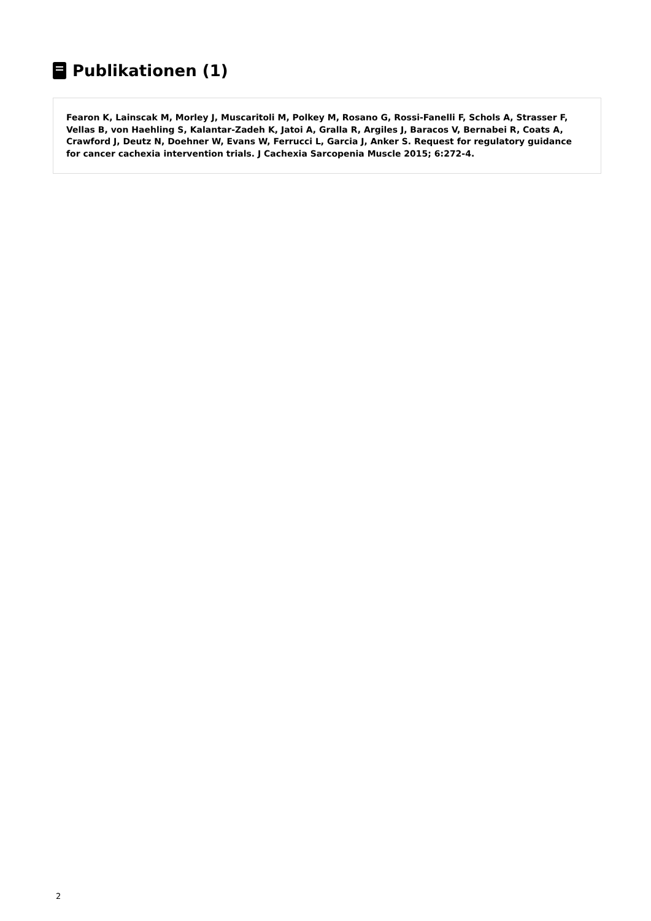Publikationen (1)
Fearon K, Lainscak M, Morley J, Muscaritoli M, Polkey M, Rosano G, Rossi-Fanelli F, Schols A, Strasser F, Vellas B, von Haehling S, Kalantar-Zadeh K, Jatoi A, Gralla R, Argiles J, Baracos V, Bernabei R, Coats A, Crawford J, Deutz N, Doehner W, Evans W, Ferrucci L, Garcia J, Anker S. Request for regulatory guidance for cancer cachexia intervention trials. J Cachexia Sarcopenia Muscle 2015; 6:272-4.
2